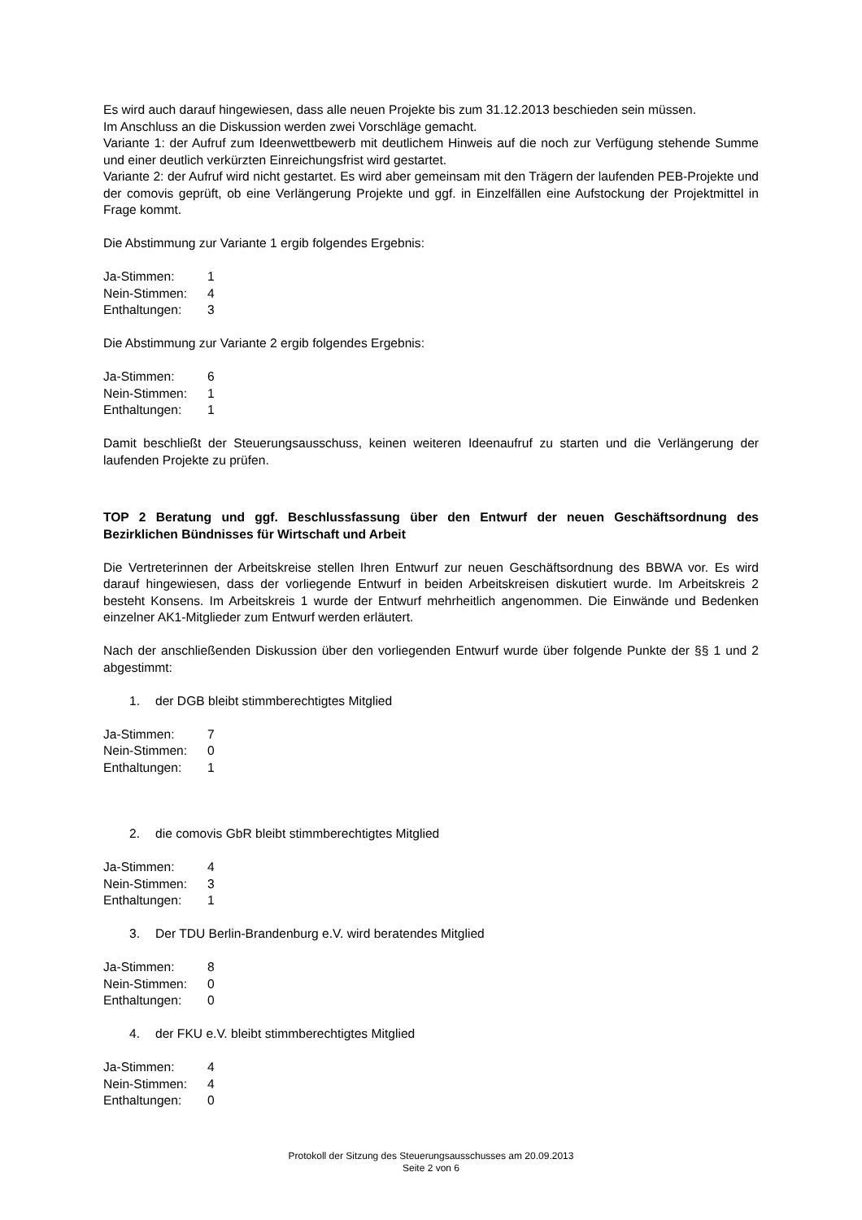Es wird auch darauf hingewiesen, dass alle neuen Projekte bis zum 31.12.2013 beschieden sein müssen.
Im Anschluss an die Diskussion werden zwei Vorschläge gemacht.
Variante 1: der Aufruf zum Ideenwettbewerb mit deutlichem Hinweis auf die noch zur Verfügung stehende Summe und einer deutlich verkürzten Einreichungsfrist wird gestartet.
Variante 2: der Aufruf wird nicht gestartet. Es wird aber gemeinsam mit den Trägern der laufenden PEB-Projekte und der comovis geprüft, ob eine Verlängerung Projekte und ggf. in Einzelfällen eine Aufstockung der Projektmittel in Frage kommt.
Die Abstimmung zur Variante 1 ergib folgendes Ergebnis:
Ja-Stimmen: 1
Nein-Stimmen: 4
Enthaltungen: 3
Die Abstimmung zur Variante 2 ergib folgendes Ergebnis:
Ja-Stimmen: 6
Nein-Stimmen: 1
Enthaltungen: 1
Damit beschließt der Steuerungsausschuss, keinen weiteren Ideenaufruf zu starten und die Verlängerung der laufenden Projekte zu prüfen.
TOP 2 Beratung und ggf. Beschlussfassung über den Entwurf der neuen Geschäftsordnung des Bezirklichen Bündnisses für Wirtschaft und Arbeit
Die Vertreterinnen der Arbeitskreise stellen Ihren Entwurf zur neuen Geschäftsordnung des BBWA vor. Es wird darauf hingewiesen, dass der vorliegende Entwurf in beiden Arbeitskreisen diskutiert wurde. Im Arbeitskreis 2 besteht Konsens. Im Arbeitskreis 1 wurde der Entwurf mehrheitlich angenommen. Die Einwände und Bedenken einzelner AK1-Mitglieder zum Entwurf werden erläutert.
Nach der anschließenden Diskussion über den vorliegenden Entwurf wurde über folgende Punkte der §§ 1 und 2 abgestimmt:
1. der DGB bleibt stimmberechtigtes Mitglied
Ja-Stimmen: 7
Nein-Stimmen: 0
Enthaltungen: 1
2. die comovis GbR bleibt stimmberechtigtes Mitglied
Ja-Stimmen: 4
Nein-Stimmen: 3
Enthaltungen: 1
3. Der TDU Berlin-Brandenburg e.V. wird beratendes Mitglied
Ja-Stimmen: 8
Nein-Stimmen: 0
Enthaltungen: 0
4. der FKU e.V. bleibt stimmberechtigtes Mitglied
Ja-Stimmen: 4
Nein-Stimmen: 4
Enthaltungen: 0
Protokoll der Sitzung des Steuerungsausschusses am 20.09.2013
Seite 2 von 6